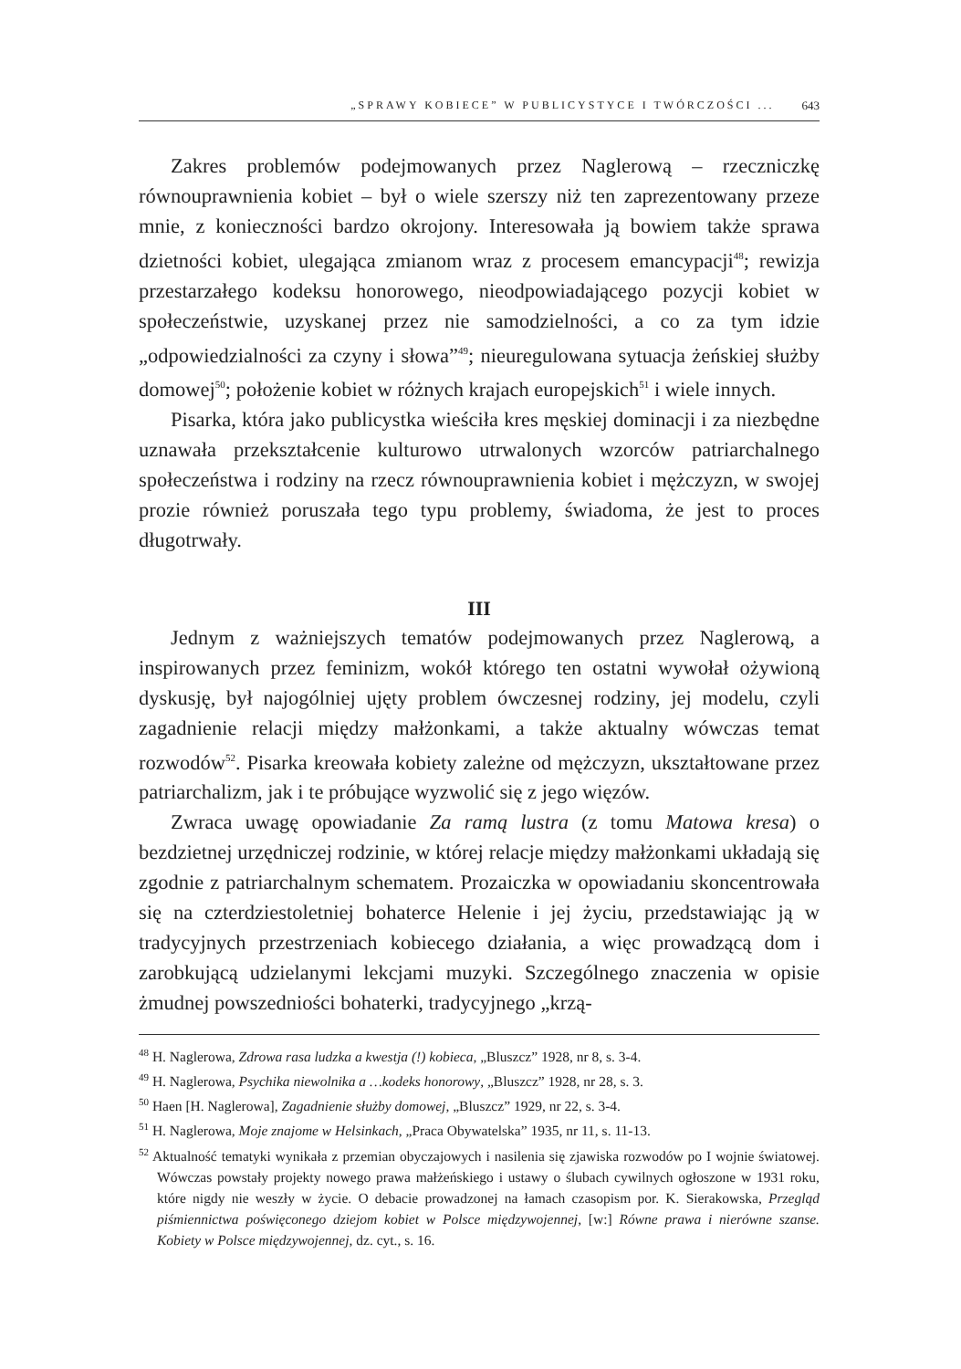„SPRAWY KOBIECE” W PUBLICYSTYCE I TWÓRCZOŚCI ... 643
Zakres problemów podejmowanych przez Naglerową – rzeczniczkę równouprawnienia kobiet – był o wiele szerszy niż ten zaprezentowany przeze mnie, z konieczności bardzo okrojony. Interesowała ją bowiem także sprawa dzietności kobiet, ulegająca zmianom wraz z procesem emancypacji<sup>48</sup>; rewizja przestarzałego kodeksu honorowego, nieodpowiadającego pozycji kobiet w społeczeństwie, uzyskanej przez nie samodzielności, a co za tym idzie „odpowiedzialności za czyny i słowa”<sup>49</sup>; nieuregulowana sytuacja żeńskiej służby domowej<sup>50</sup>; położenie kobiet w różnych krajach europejskich<sup>51</sup> i wiele innych.
Pisarka, która jako publicystka wieściła kres męskiej dominacji i za niezbędne uznawała przekształcenie kulturowo utrwalonych wzorców patriarchalnego społeczeństwa i rodziny na rzecz równouprawnienia kobiet i mężczyzn, w swojej prozie również poruszała tego typu problemy, świadoma, że jest to proces długotrwały.
III
Jednym z ważniejszych tematów podejmowanych przez Naglerową, a inspirowanych przez feminizm, wokół którego ten ostatni wywołał ożywioną dyskusję, był najogólniej ujęty problem ówczesnej rodziny, jej modelu, czyli zagadnienie relacji między małżonkami, a także aktualny wówczas temat rozwodów<sup>52</sup>. Pisarka kreowała kobiety zależne od mężczyzn, ukształtowane przez patriarchalizm, jak i te próbujące wyzwolić się z jego więzów.
Zwraca uwagę opowiadanie Za ramą lustra (z tomu Matowa kresa) o bezdzietnej urzędniczej rodzinie, w której relacje między małżonkami układają się zgodnie z patriarchalnym schematem. Prozaiczka w opowiadaniu skoncentrowała się na czterdziestoletniej bohaterce Helenie i jej życiu, przedstawiając ją w tradycyjnych przestrzeniach kobiecego działania, a więc prowadzącą dom i zarobkującą udzielanymi lekcjami muzyki. Szczególnego znaczenia w opisie żmudnej powszedniości bohaterki, tradycyjnego „krzą-
<sup>48</sup> H. Naglerowa, Zdrowa rasa ludzka a kwestja (!) kobieca, „Bluszcz” 1928, nr 8, s. 3-4.
<sup>49</sup> H. Naglerowa, Psychika niewolnika a …kodeks honorowy, „Bluszcz” 1928, nr 28, s. 3.
<sup>50</sup> Haen [H. Naglerowa], Zagadnienie służby domowej, „Bluszcz” 1929, nr 22, s. 3-4.
<sup>51</sup> H. Naglerowa, Moje znajome w Helsinkach, „Praca Obywatelska” 1935, nr 11, s. 11-13.
<sup>52</sup> Aktualność tematyki wynikała z przemian obyczajowych i nasilenia się zjawiska rozwodów po I wojnie światowej. Wówczas powstały projekty nowego prawa małżeńskiego i ustawy o ślubach cywilnych ogłoszone w 1931 roku, które nigdy nie weszły w życie. O debacie prowadzonej na łamach czasopism por. K. Sierakowska, Przegląd piśmiennictwa poświęconego dziejom kobiet w Polsce międzywojennej, [w:] Równe prawa i nierówne szanse. Kobiety w Polsce międzywojennej, dz. cyt., s. 16.